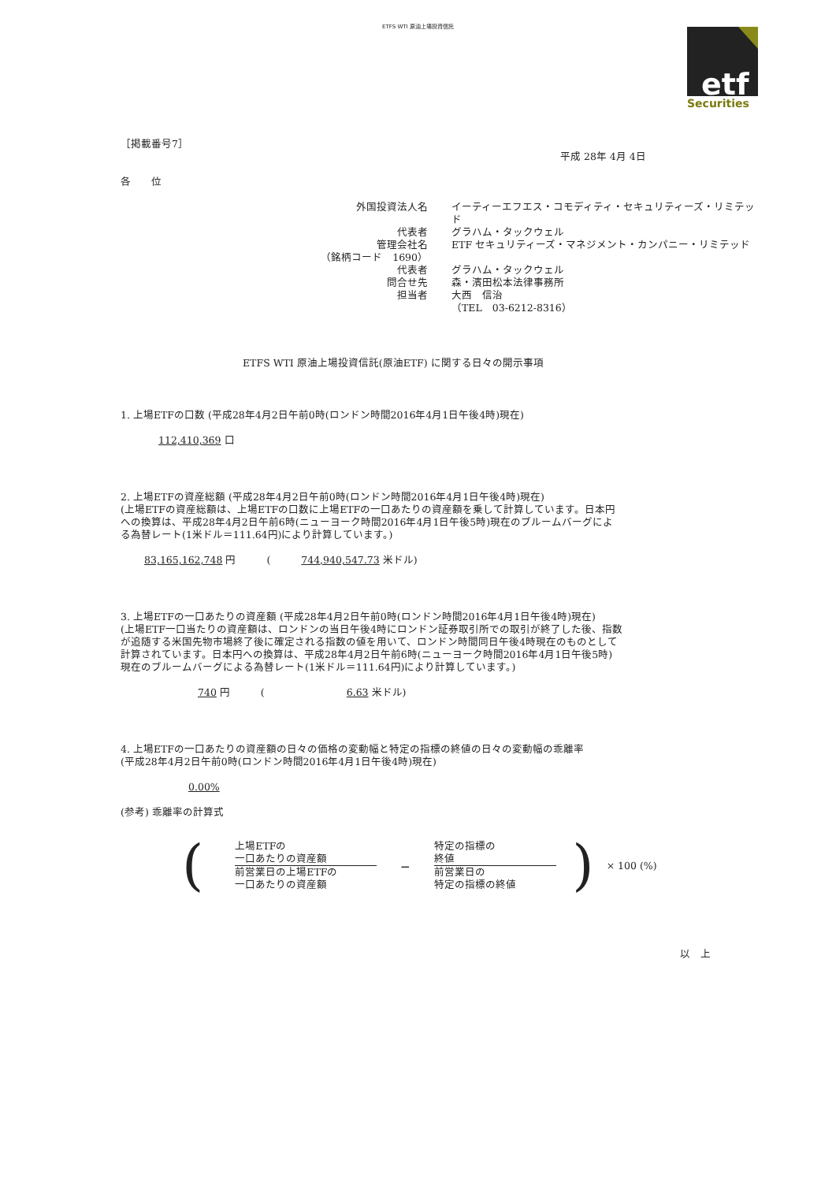ETFS WTI 原油上場投資信託
etf
Securities
［掲載番号7］
平成 28年 4月 4日
各　　位
外国投資法人名
イーティーエフエス・コモディティ・セキュリティーズ・リミテッド
代表者
グラハム・タックウェル
管理会社名
ETF セキュリティーズ・マネジメント・カンパニー・リミテッド
（銘柄コード　1690）
代表者
グラハム・タックウェル
問合せ先
森・濱田松本法律事務所
担当者
大西　信治
（TEL　03-6212-8316）
ETFS WTI 原油上場投資信託(原油ETF) に関する日々の開示事項
1. 上場ETFの口数 (平成28年4月2日午前0時(ロンドン時間2016年4月1日午後4時)現在)
112,410,369 口
2. 上場ETFの資産総額 (平成28年4月2日午前0時(ロンドン時間2016年4月1日午後4時)現在)
(上場ETFの資産総額は、上場ETFの口数に上場ETFの一口あたりの資産額を乗して計算しています。日本円
への換算は、平成28年4月2日午前6時(ニューヨーク時間2016年4月1日午後5時)現在のブルームバーグによ
る為替レート(1米ドル＝111.64円)により計算しています。)
83,165,162,748 円　　　(　　　744,940,547.73 米ドル)
3. 上場ETFの一口あたりの資産額 (平成28年4月2日午前0時(ロンドン時間2016年4月1日午後4時)現在)
(上場ETF一口当たりの資産額は、ロンドンの当日午後4時にロンドン証券取引所での取引が終了した後、指数
が追随する米国先物市場終了後に確定される指数の値を用いて、ロンドン時間同日午後4時現在のものとして
計算されています。日本円への換算は、平成28年4月2日午前6時(ニューヨーク時間2016年4月1日午後5時)
現在のブルームバーグによる為替レート(1米ドル＝111.64円)により計算しています。)
740 円　　　(　　　　　　　　6.63 米ドル)
4. 上場ETFの一口あたりの資産額の日々の価格の変動幅と特定の指標の終値の日々の変動幅の乖離率
(平成28年4月2日午前0時(ロンドン時間2016年4月1日午後4時)現在)
0.00%
(参考) 乖離率の計算式
(
上場ETFの
一口あたりの資産額
前営業日の上場ETFの
一口あたりの資産額
－
特定の指標の
終値
前営業日の
特定の指標の終値
) × 100 (%)
以　上